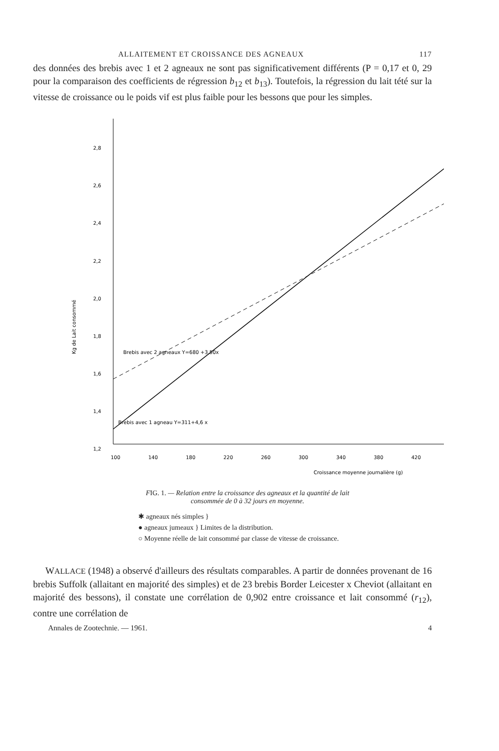ALLAITEMENT ET CROISSANCE DES AGNEAUX 117
des données des brebis avec 1 et 2 agneaux ne sont pas significativement différents (P = 0,17 et 0, 29 pour la comparaison des coefficients de régression b<sub>12</sub> et b<sub>13</sub>). Toutefois, la régression du lait tété sur la vitesse de croissance ou le poids vif est plus faible pour les bessons que pour les simples.
2,8
2,6
2,4
2,2
2,0
1,8
1,6
1,4
1,2
Brebis avec 1 agneau Y=311+4,6 x
Brebis avec 2 agneaux Y=680 +3,50x
Kg de Lait consommé
100
140
180
220
260
300
340
380
420
Croissance moyenne journalière (g)
FIG. 1. — Relation entre la croissance des agneaux et la quantité de lait
consommée de 0 à 32 jours en moyenne.
✱ agneaux nés simples }
● agneaux jumeaux } Limites de la distribution.
○ Moyenne réelle de lait consommé par classe de vitesse de croissance.
WALLACE (1948) a observé d'ailleurs des résultats comparables. A partir de données provenant de 16 brebis Suffolk (allaitant en majorité des simples) et de 23 brebis Border Leicester x Cheviot (allaitant en majorité des bessons), il constate une corrélation de 0,902 entre croissance et lait consommé (r<sub>12</sub>), contre une corrélation de
Annales de Zootechnie. — 1961. 4